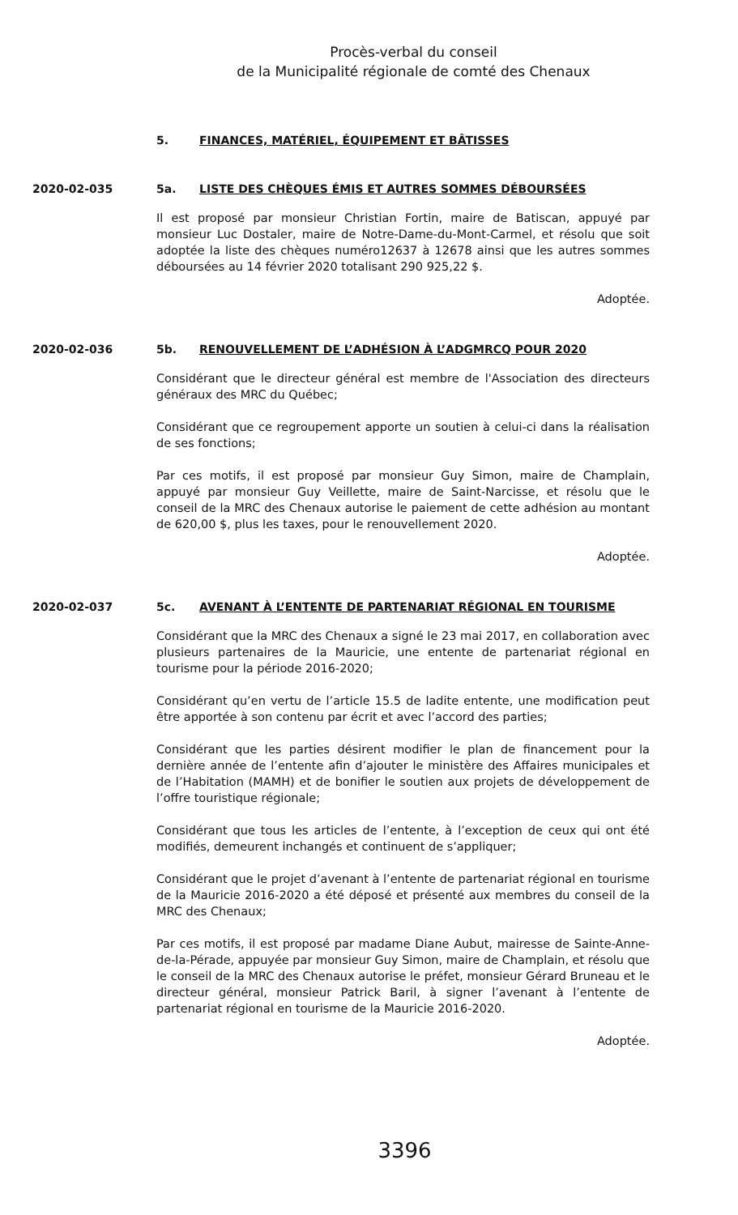Procès-verbal du conseil
de la Municipalité régionale de comté des Chenaux
5. FINANCES, MATÉRIEL, ÉQUIPEMENT ET BÂTISSES
2020-02-035 5a. LISTE DES CHÈQUES ÉMIS ET AUTRES SOMMES DÉBOURSÉES
Il est proposé par monsieur Christian Fortin, maire de Batiscan, appuyé par monsieur Luc Dostaler, maire de Notre-Dame-du-Mont-Carmel, et résolu que soit adoptée la liste des chèques numéro12637 à 12678 ainsi que les autres sommes déboursées au 14 février 2020 totalisant 290 925,22 $.
Adoptée.
2020-02-036 5b. RENOUVELLEMENT DE L’ADHÉSION À L’ADGMRCQ POUR 2020
Considérant que le directeur général est membre de l'Association des directeurs généraux des MRC du Québec;
Considérant que ce regroupement apporte un soutien à celui-ci dans la réalisation de ses fonctions;
Par ces motifs, il est proposé par monsieur Guy Simon, maire de Champlain, appuyé par monsieur Guy Veillette, maire de Saint-Narcisse, et résolu que le conseil de la MRC des Chenaux autorise le paiement de cette adhésion au montant de 620,00 $, plus les taxes, pour le renouvellement 2020.
Adoptée.
2020-02-037 5c. AVENANT À L’ENTENTE DE PARTENARIAT RÉGIONAL EN TOURISME
Considérant que la MRC des Chenaux a signé le 23 mai 2017, en collaboration avec plusieurs partenaires de la Mauricie, une entente de partenariat régional en tourisme pour la période 2016-2020;
Considérant qu’en vertu de l’article 15.5 de ladite entente, une modification peut être apportée à son contenu par écrit et avec l’accord des parties;
Considérant que les parties désirent modifier le plan de financement pour la dernière année de l’entente afin d’ajouter le ministère des Affaires municipales et de l’Habitation (MAMH) et de bonifier le soutien aux projets de développement de l’offre touristique régionale;
Considérant que tous les articles de l’entente, à l’exception de ceux qui ont été modifiés, demeurent inchangés et continuent de s’appliquer;
Considérant que le projet d’avenant à l’entente de partenariat régional en tourisme de la Mauricie 2016-2020 a été déposé et présenté aux membres du conseil de la MRC des Chenaux;
Par ces motifs, il est proposé par madame Diane Aubut, mairesse de Sainte-Anne-de-la-Pérade, appuyée par monsieur Guy Simon, maire de Champlain, et résolu que le conseil de la MRC des Chenaux autorise le préfet, monsieur Gérard Bruneau et le directeur général, monsieur Patrick Baril, à signer l’avenant à l’entente de partenariat régional en tourisme de la Mauricie 2016-2020.
Adoptée.
3396